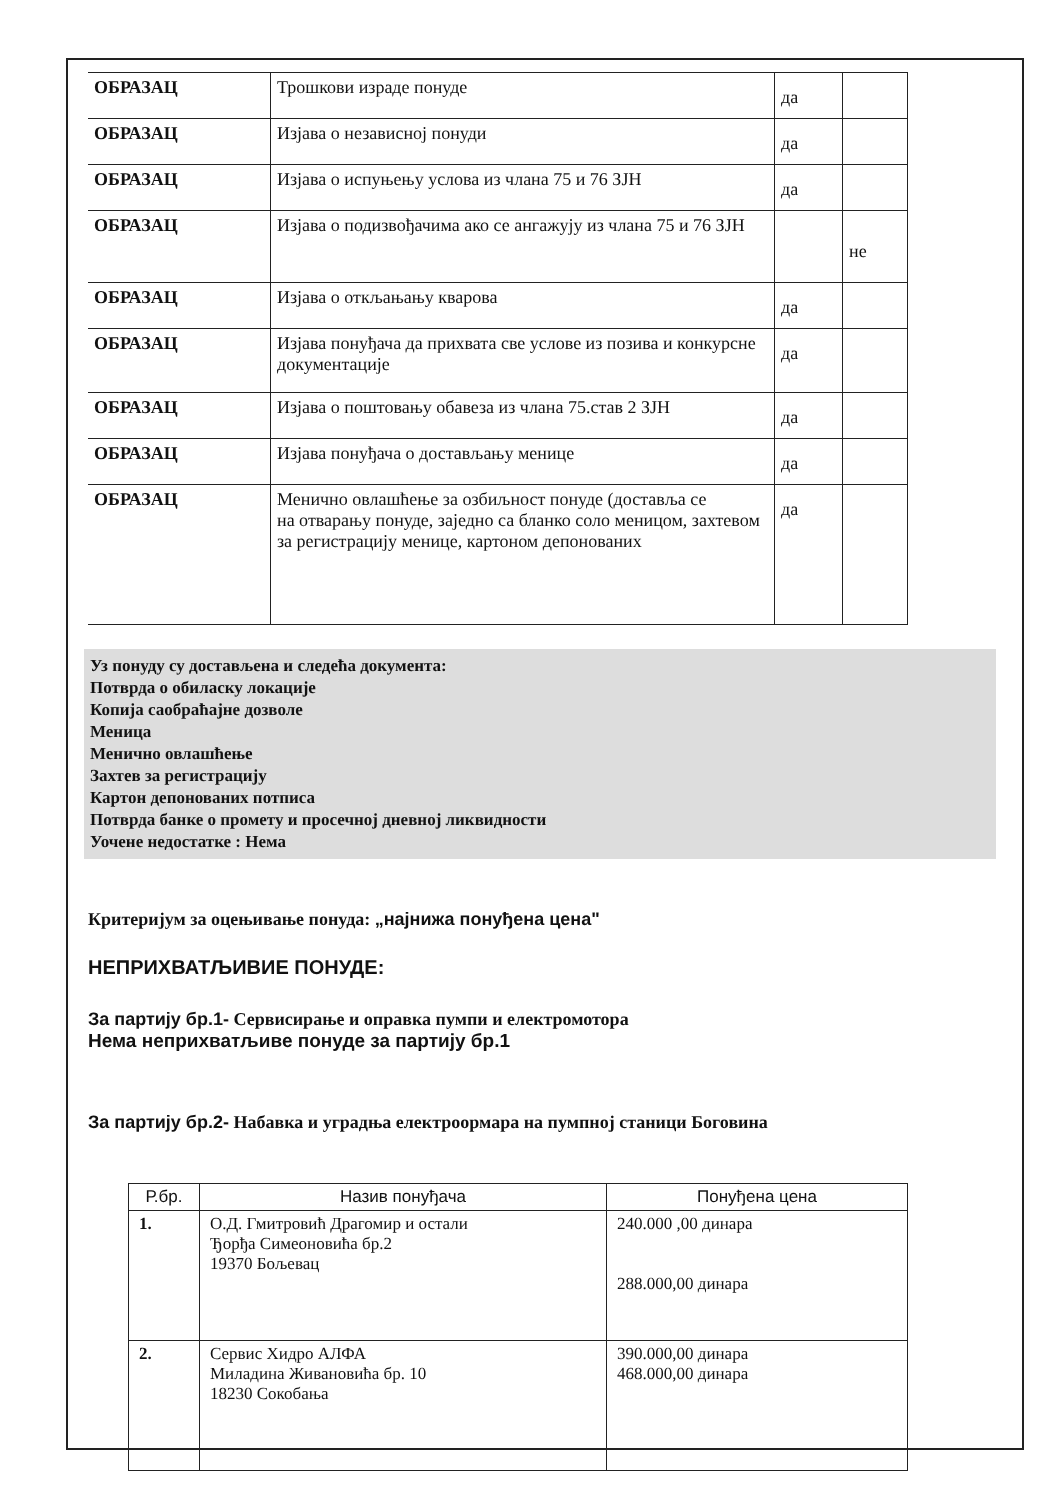| ОБРАЗАЦ | Трошкови израде понуде | да | |
| ОБРАЗАЦ | Изјава о независној понуди | да | |
| ОБРАЗАЦ | Изјава о испуњењу услова из члана 75 и 76 ЗЈН | да | |
| ОБРАЗАЦ | Изјава о подизвођачима ако се ангажују из члана 75 и 76 ЗЈН | | не |
| ОБРАЗАЦ | Изјава о откљањању кварова | да | |
| ОБРАЗАЦ | Изјава понуђача да прихвата све услове из позива и конкурсне документације | да | |
| ОБРАЗАЦ | Изјава о поштовању обавеза из члана 75.став 2 ЗЈН | да | |
| ОБРАЗАЦ | Изјава понуђача о достављању менице | да | |
| ОБРАЗАЦ | Менично овлашћење за озбиљност понуде (доставља се на отварању понуде, заједно са бланко соло меницом, захтевом за регистрацију менице, картоном депонованих | да | |
Уз понуду су достављена и следећа документа:
Потврда о обиласку локације
Копија саобраћајне дозволе
Меница
Менично овлашћење
Захтев за регистрацију
Картон депонованих потписа
Потврда банке о промету и просечној дневној ликвидности
Уочене недостатке : Нема
Критеријум за оцењивање понуда: „најнижа понуђена цена"
НЕПРИХВАТЉИВИЕ ПОНУДЕ:
За партију бр.1- Сервисирање и оправка пумпи и електромотора
Нема неприхватљиве понуде за партију бр.1
За партију бр.2- Набавка и уградња електроормара на пумпној станици Боговина
| Р.бр. | Назив понуђача | Понуђена цена |
| --- | --- | --- |
| 1. | О.Д. Гмитровић Драгомир и остали Ђорђа Симеоновића бр.2 19370 Бољевац | 240.000 ,00 динара 288.000,00 динара |
| 2. | Сервис Хидро АЛФА Миладина Живановића бр. 10 18230 Сокобања | 390.000,00 динара 468.000,00 динара |